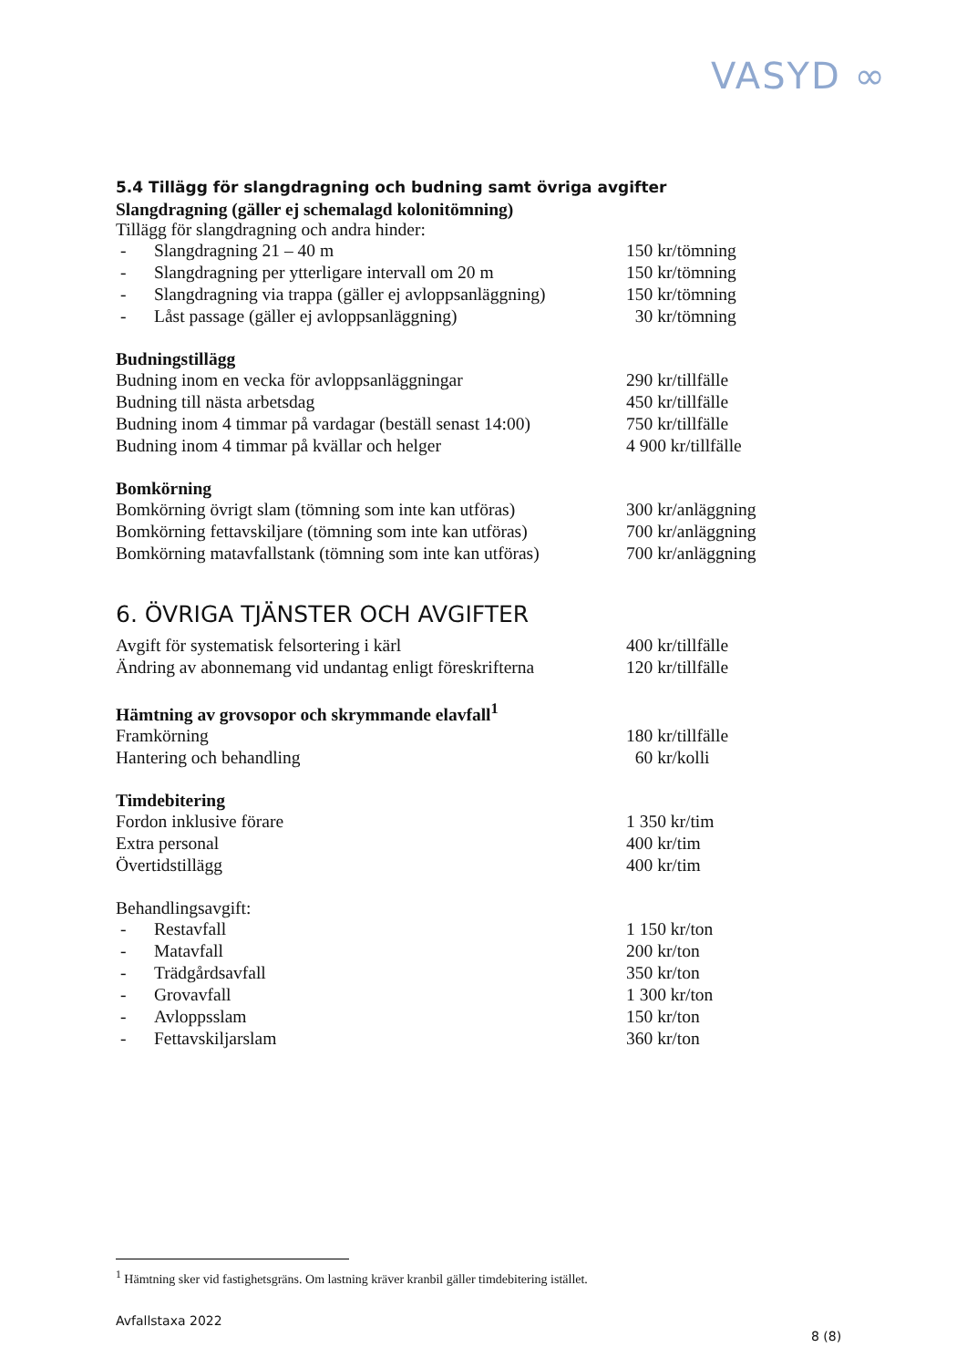VASYD ∞
5.4 Tillägg för slangdragning och budning samt övriga avgifter
Slangdragning (gäller ej schemalagd kolonitömning)
Tillägg för slangdragning och andra hinder:
| - | Slangdragning 21 – 40 m | 150 kr/tömning |
| - | Slangdragning per ytterligare intervall om 20 m | 150 kr/tömning |
| - | Slangdragning via trappa (gäller ej avloppsanläggning) | 150 kr/tömning |
| - | Låst passage (gäller ej avloppsanläggning) | 30 kr/tömning |
Budningstillägg
| Budning inom en vecka för avloppsanläggningar | 290 kr/tillfälle |
| Budning till nästa arbetsdag | 450 kr/tillfälle |
| Budning inom 4 timmar på vardagar (beställ senast 14:00) | 750 kr/tillfälle |
| Budning inom 4 timmar på kvällar och helger | 4 900 kr/tillfälle |
Bomkörning
| Bomkörning övrigt slam (tömning som inte kan utföras) | 300 kr/anläggning |
| Bomkörning fettavskiljare (tömning som inte kan utföras) | 700 kr/anläggning |
| Bomkörning matavfallstank (tömning som inte kan utföras) | 700 kr/anläggning |
6. ÖVRIGA TJÄNSTER OCH AVGIFTER
| Avgift för systematisk felsortering i kärl | 400 kr/tillfälle |
| Ändring av abonnemang vid undantag enligt föreskrifterna | 120 kr/tillfälle |
Hämtning av grovsopor och skrymmande elavfall<sup>1</sup>
| Framkörning | 180 kr/tillfälle |
| Hantering och behandling | 60 kr/kolli |
Timdebitering
| Fordon inklusive förare | 1 350 kr/tim |
| Extra personal | 400 kr/tim |
| Övertidstillägg | 400 kr/tim |
Behandlingsavgift:
| - | Restavfall | 1 150 kr/ton |
| - | Matavfall | 200 kr/ton |
| - | Trädgårdsavfall | 350 kr/ton |
| - | Grovavfall | 1 300 kr/ton |
| - | Avloppsslam | 150 kr/ton |
| - | Fettavskiljarslam | 360 kr/ton |
<sup>1</sup> Hämtning sker vid fastighetsgräns. Om lastning kräver kranbil gäller timdebitering istället.
Avfallstaxa 2022
8 (8)